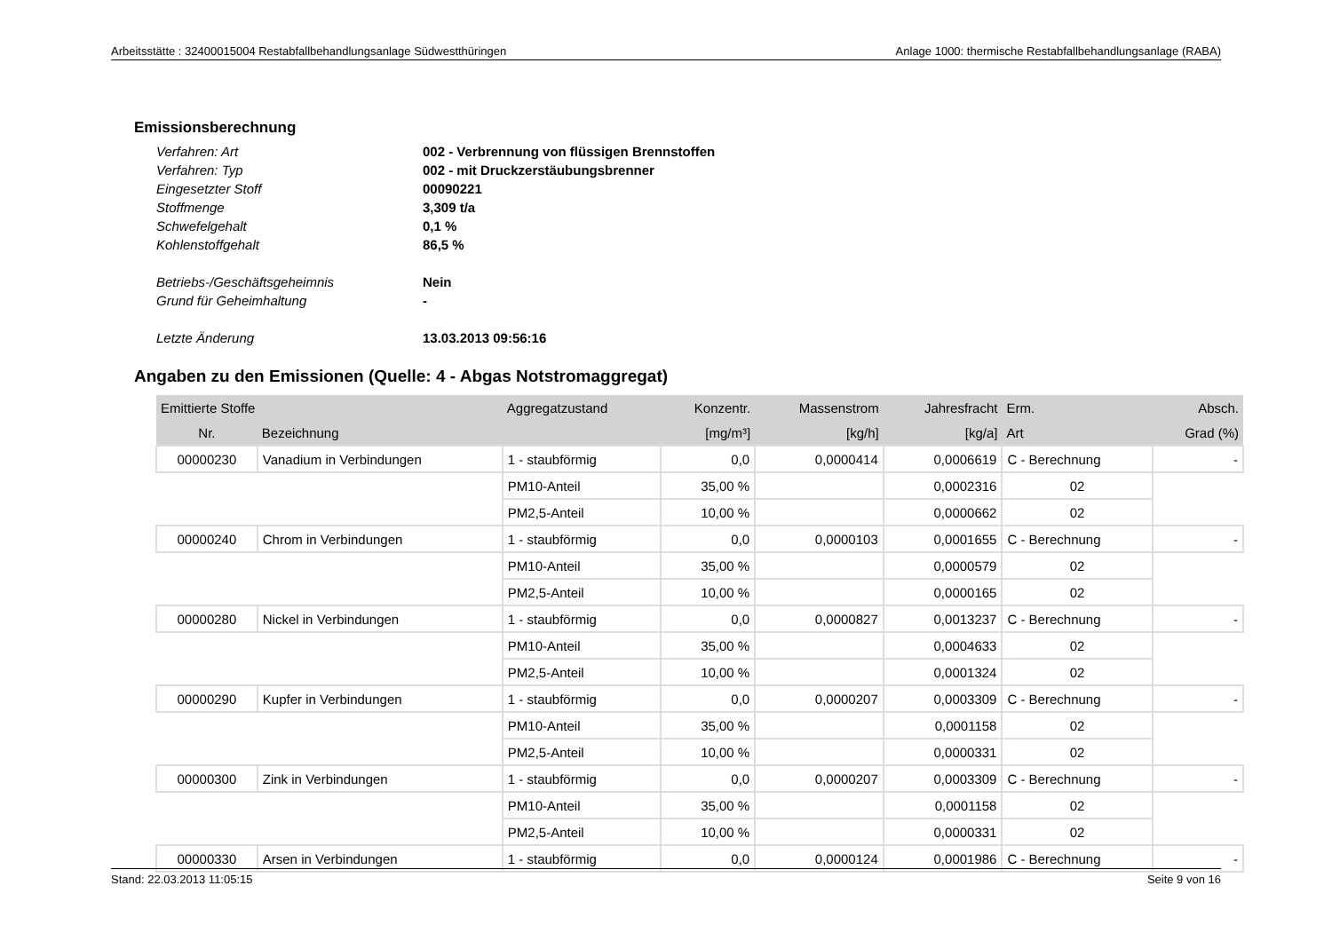Arbeitsstätte : 32400015004 Restabfallbehandlungsanlage Südwestthüringen Anlage 1000: thermische Restabfallbehandlungsanlage (RABA)
Emissionsberechnung
Verfahren: Art 002 - Verbrennung von flüssigen Brennstoffen
Verfahren: Typ 002 - mit Druckzerstäubungsbrenner
Eingesetzter Stoff 00090221
Stoffmenge 3,309 t/a
Schwefelgehalt 0,1 %
Kohlenstoffgehalt 86,5 %
Betriebs-/Geschäftsgeheimnis Nein
Grund für Geheimhaltung -
Letzte Änderung 13.03.2013 09:56:16
Angaben zu den Emissionen (Quelle: 4 - Abgas Notstromaggregat)
| Emittierte Stoffe | | Aggregatzustand | Konzentr. | Massenstrom | | Jahresfracht | Erm. | Absch. |
| --- | --- | --- | --- | --- | --- | --- | --- | --- |
| Nr. | Bezeichnung | | [mg/m³] | [kg/h] | | [kg/a] | Art | Grad (%) |
| 00000230 | Vanadium in Verbindungen | 1 - staubförmig | 0,0 | 0,0000414 | | 0,0006619 | C - Berechnung | - |
| | | PM10-Anteil | 35,00 % | | | 0,0002316 | 02 | |
| | | PM2,5-Anteil | 10,00 % | | | 0,0000662 | 02 | |
| 00000240 | Chrom in Verbindungen | 1 - staubförmig | 0,0 | 0,0000103 | | 0,0001655 | C - Berechnung | - |
| | | PM10-Anteil | 35,00 % | | | 0,0000579 | 02 | |
| | | PM2,5-Anteil | 10,00 % | | | 0,0000165 | 02 | |
| 00000280 | Nickel in Verbindungen | 1 - staubförmig | 0,0 | 0,0000827 | | 0,0013237 | C - Berechnung | - |
| | | PM10-Anteil | 35,00 % | | | 0,0004633 | 02 | |
| | | PM2,5-Anteil | 10,00 % | | | 0,0001324 | 02 | |
| 00000290 | Kupfer in Verbindungen | 1 - staubförmig | 0,0 | 0,0000207 | | 0,0003309 | C - Berechnung | - |
| | | PM10-Anteil | 35,00 % | | | 0,0001158 | 02 | |
| | | PM2,5-Anteil | 10,00 % | | | 0,0000331 | 02 | |
| 00000300 | Zink in Verbindungen | 1 - staubförmig | 0,0 | 0,0000207 | | 0,0003309 | C - Berechnung | - |
| | | PM10-Anteil | 35,00 % | | | 0,0001158 | 02 | |
| | | PM2,5-Anteil | 10,00 % | | | 0,0000331 | 02 | |
| 00000330 | Arsen in Verbindungen | 1 - staubförmig | 0,0 | 0,0000124 | | 0,0001986 | C - Berechnung | - |
Stand: 22.03.2013 11:05:15 Seite 9 von 16